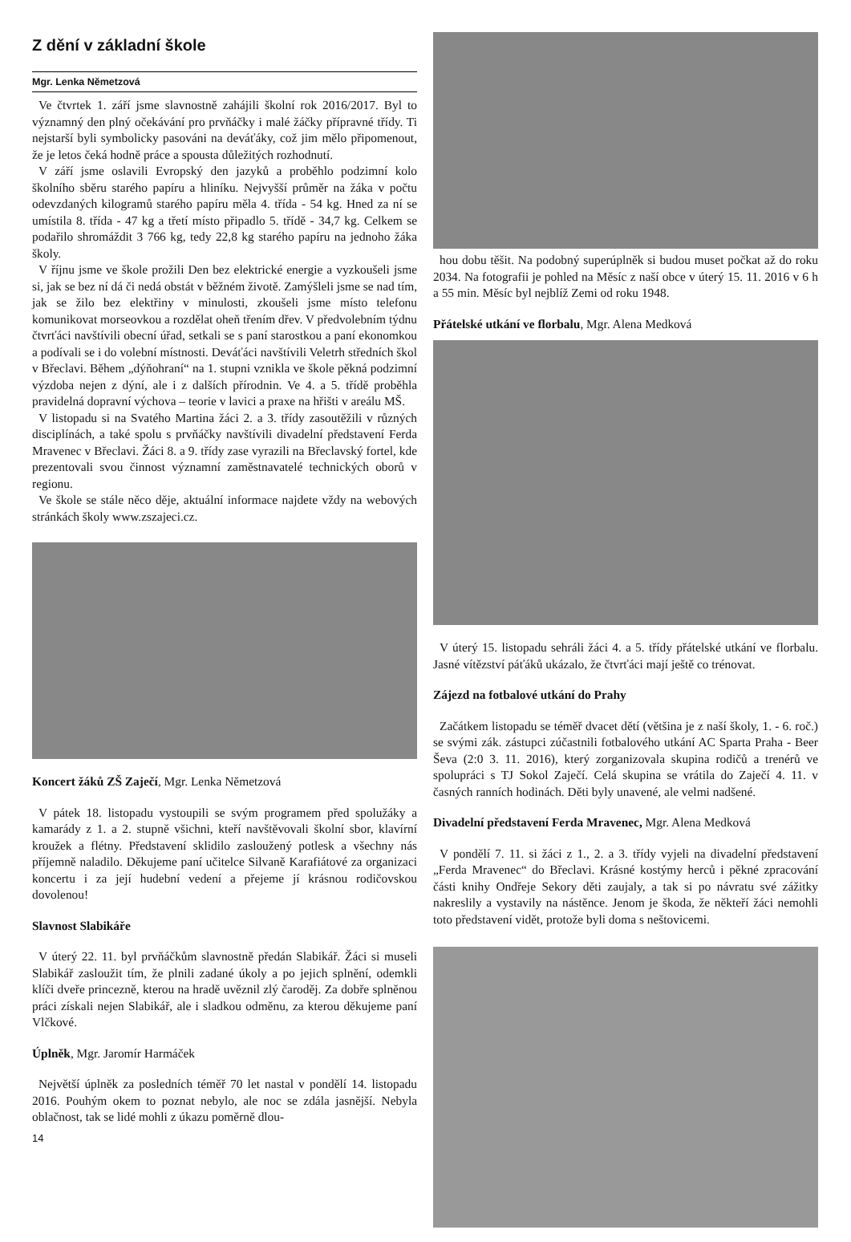Z dění v základní škole
Mgr. Lenka Nĕmetzová
Ve čtvrtek 1. září jsme slavnostně zahájili školní rok 2016/2017. Byl to významný den plný očekávání pro prvňáčky i malé žáčky přípravné třídy. Ti nejstarší byli symbolicky pasováni na deváťáky, což jim mělo připomenout, že je letos čeká hodně práce a spousta důležitých rozhodnutí.
V září jsme oslavili Evropský den jazyků a proběhlo podzimní kolo školního sběru starého papíru a hliníku. Nejvyšší průměr na žáka v počtu odevzdaných kilogramů starého papíru měla 4. třída - 54 kg. Hned za ní se umístila 8. třída - 47 kg a třetí místo připadlo 5. třídě - 34,7 kg. Celkem se podařilo shromáždit 3 766 kg, tedy 22,8 kg starého papíru na jednoho žáka školy.
V říjnu jsme ve škole prožili Den bez elektrické energie a vyzkoušeli jsme si, jak se bez ní dá či nedá obstát v běžném životě. Zamýšleli jsme se nad tím, jak se žilo bez elektřiny v minulosti, zkoušeli jsme místo telefonu komunikovat morseovkou a rozdělat oheň třením dřev. V předvolebním týdnu čtvrťáci navštívili obecní úřad, setkali se s paní starostkou a paní ekonomkou a podívali se i do volební místnosti. Deváťáci navštívili Veletrh středních škol v Břeclavi. Během „dýňohraní“ na 1. stupni vznikla ve škole pěkná podzimní výzdoba nejen z dýní, ale i z dalších přírodnin. Ve 4. a 5. třídě proběhla pravidelná dopravní výchova – teorie v lavici a praxe na hřišti v areálu MŠ.
V listopadu si na Svatého Martina žáci 2. a 3. třídy zasoutěžili v různých disciplínách, a také spolu s prvňáčky navštívili divadelní představení Ferda Mravenec v Břeclavi. Žáci 8. a 9. třídy zase vyrazili na Břeclavský fortel, kde prezentovali svou činnost významní zaměstnavatelé technických oborů v regionu.
Ve škole se stále něco děje, aktuální informace najdete vždy na webových stránkách školy www.zszajeci.cz.
Koncert žáků ZŠ Zaječí, Mgr. Lenka Nĕmetzová
V pátek 18. listopadu vystoupili se svým programem před spolužáky a kamarády z 1. a 2. stupně všichni, kteří navštěvovali školní sbor, klavírní kroužek a flétny. Představení sklidilo zasloužený potlesk a všechny nás příjemně naladilo. Děkujeme paní učitelce Silvaně Karafiátové za organizaci koncertu i za její hudební vedení a přejeme jí krásnou rodičovskou dovolenou!
Slavnost Slabikáře
V úterý 22. 11. byl prvňáčkům slavnostně předán Slabikář. Žáci si museli Slabikář zasloužit tím, že plnili zadané úkoly a po jejich splnění, odemkli klíči dveře princezně, kterou na hradě uvěznil zlý čaroděj. Za dobře splněnou práci získali nejen Slabikář, ale i sladkou odměnu, za kterou děkujeme paní Vlčkové.
Úplněk, Mgr. Jaromír Harmáček
Největší úplněk za posledních téměř 70 let nastal v pondělí 14. listopadu 2016. Pouhým okem to poznat nebylo, ale noc se zdála jasnější. Nebyla oblačnost, tak se lidé mohli z úkazu poměrně dlou-
14
hou dobu těšit. Na podobný superúplněk si budou muset počkat až do roku 2034. Na fotografii je pohled na Měsíc z naší obce v úterý 15. 11. 2016 v 6 h a 55 min. Měsíc byl nejblíž Zemi od roku 1948.
Přátelské utkání ve florbalu, Mgr. Alena Medková
V úterý 15. listopadu sehráli žáci 4. a 5. třídy přátelské utkání ve florbalu. Jasné vítězství páťáků ukázalo, že čtvrťáci mají ještě co trénovat.
Zájezd na fotbalové utkání do Prahy
Začátkem listopadu se téměř dvacet dětí (většina je z naší školy, 1. - 6. roč.) se svými zák. zástupci zúčastnili fotbalového utkání AC Sparta Praha - Beer Ševa (2:0 3. 11. 2016), který zorganizovala skupina rodičů a trenérů ve spolupráci s TJ Sokol Zaječí. Celá skupina se vrátila do Zaječí 4. 11. v časných ranních hodinách. Děti byly unavené, ale velmi nadšené.
Divadelní představení Ferda Mravenec, Mgr. Alena Medková
V pondělí 7. 11. si žáci z 1., 2. a 3. třídy vyjeli na divadelní představení „Ferda Mravenec“ do Břeclavi. Krásné kostýmy herců i pěkné zpracování části knihy Ondřeje Sekory děti zaujaly, a tak si po návratu své zážitky nakreslily a vystavily na nástěnce. Jenom je škoda, že někteří žáci nemohli toto představení vidět, protože byli doma s neštovicemi.